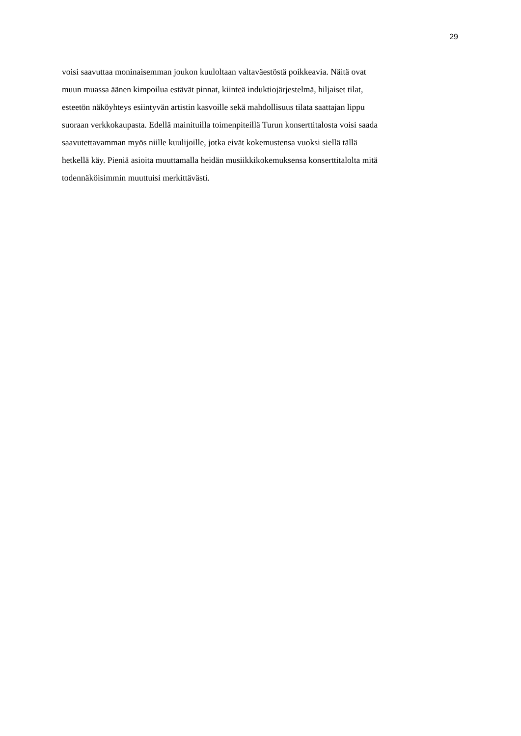29
voisi saavuttaa moninaisemman joukon kuuloltaan valtaväestöstä poikkeavia. Näitä ovat
muun muassa äänen kimpoilua estävät pinnat, kiinteä induktiojärjestelmä, hiljaiset tilat,
esteetön näköyhteys esiintyvän artistin kasvoille sekä mahdollisuus tilata saattajan lippu
suoraan verkkokaupasta. Edellä mainituilla toimenpiteillä Turun konserttitalosta voisi saada
saavutettavamman myös niille kuulijoille, jotka eivät kokemustensa vuoksi siellä tällä
hetkellä käy. Pieniä asioita muuttamalla heidän musiikkikokemuksensa konserttitalolta mitä
todennäköisimmin muuttuisi merkittävästi.